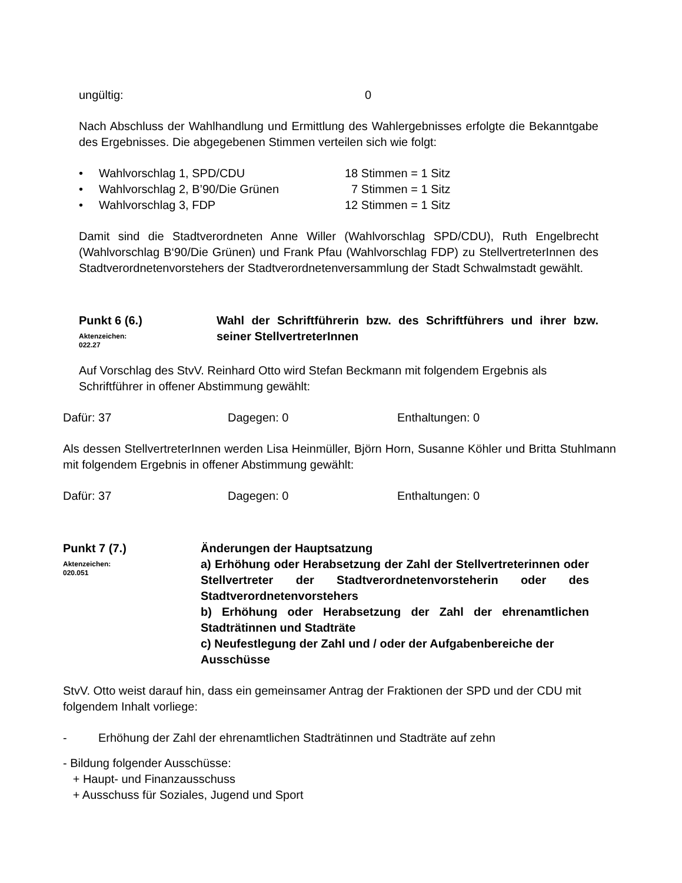ungültig: 0
Nach Abschluss der Wahlhandlung und Ermittlung des Wahlergebnisses erfolgte die Bekanntgabe des Ergebnisses. Die abgegebenen Stimmen verteilen sich wie folgt:
• Wahlvorschlag 1, SPD/CDU 18 Stimmen = 1 Sitz
• Wahlvorschlag 2, B’90/Die Grünen 7 Stimmen = 1 Sitz
• Wahlvorschlag 3, FDP 12 Stimmen = 1 Sitz
Damit sind die Stadtverordneten Anne Willer (Wahlvorschlag SPD/CDU), Ruth Engelbrecht (Wahlvorschlag B‘90/Die Grünen) und Frank Pfau (Wahlvorschlag FDP) zu StellvertreterInnen des Stadtverordnetenvorstehers der Stadtverordnetenversammlung der Stadt Schwalmstadt gewählt.
Punkt 6 (6.)
Aktenzeichen:
022.27
Wahl der Schriftführerin bzw. des Schriftführers und ihrer bzw. seiner StellvertreterInnen
Auf Vorschlag des StvV. Reinhard Otto wird Stefan Beckmann mit folgendem Ergebnis als Schriftführer in offener Abstimmung gewählt:
Dafür: 37 Dagegen: 0 Enthaltungen: 0
Als dessen StellvertreterInnen werden Lisa Heinmüller, Björn Horn, Susanne Köhler und Britta Stuhlmann mit folgendem Ergebnis in offener Abstimmung gewählt:
Dafür: 37 Dagegen: 0 Enthaltungen: 0
Punkt 7 (7.)
Aktenzeichen:
020.051
Änderungen der Hauptsatzung
a) Erhöhung oder Herabsetzung der Zahl der Stellvertreterinnen oder Stellvertreter der Stadtverordnetenvorsteherin oder des Stadtverordnetenvorstehers
b) Erhöhung oder Herabsetzung der Zahl der ehrenamtlichen Stadträtinnen und Stadträte
c) Neufestlegung der Zahl und / oder der Aufgabenbereiche der Ausschüsse
StvV. Otto weist darauf hin, dass ein gemeinsamer Antrag der Fraktionen der SPD und der CDU mit folgendem Inhalt vorliege:
- Erhöhung der Zahl der ehrenamtlichen Stadträtinnen und Stadträte auf zehn
- Bildung folgender Ausschüsse:
+ Haupt- und Finanzausschuss
+ Ausschuss für Soziales, Jugend und Sport